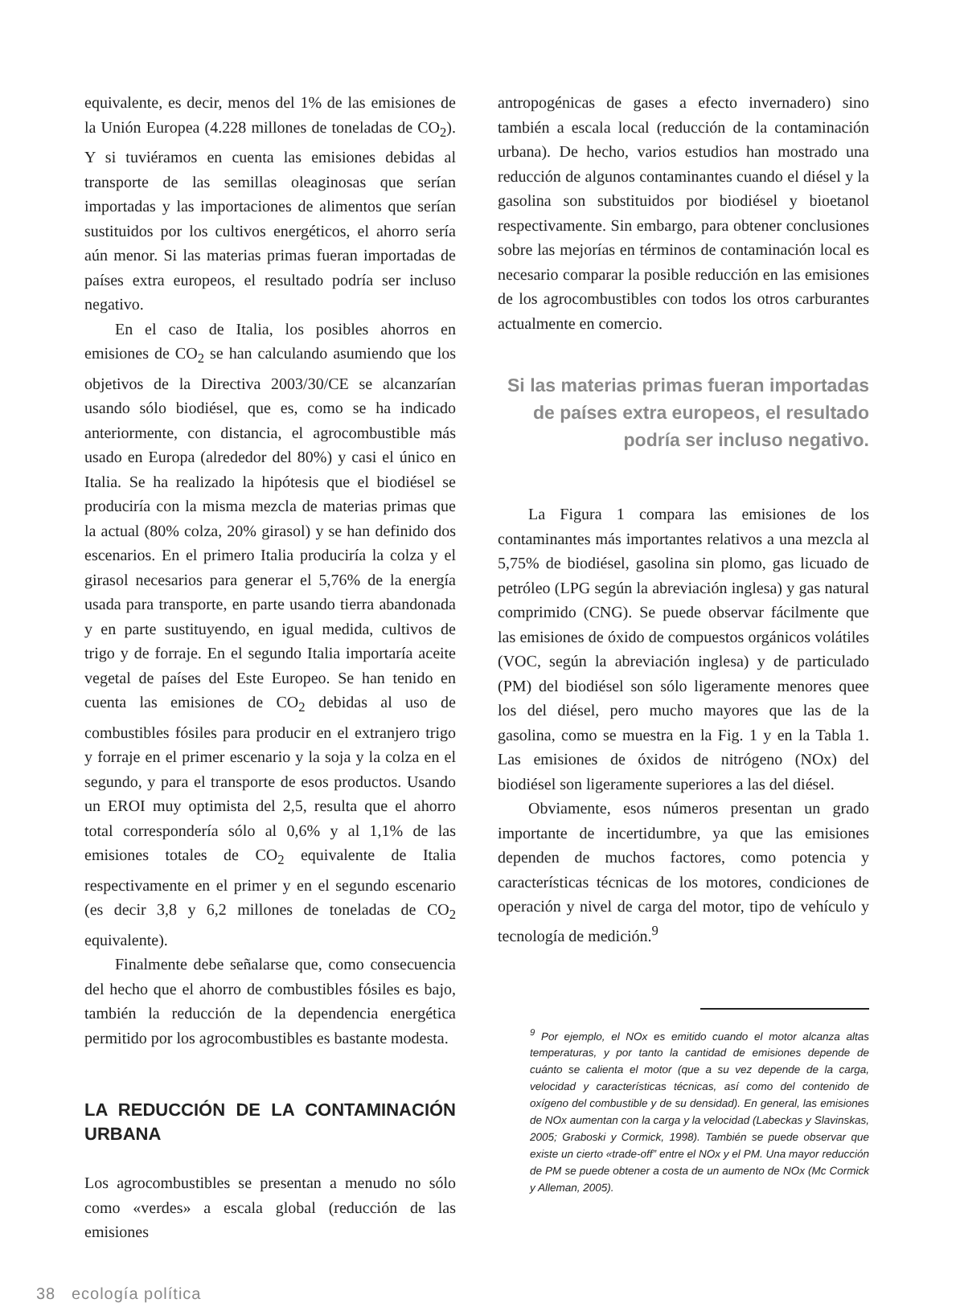equivalente, es decir, menos del 1% de las emisiones de la Unión Europea (4.228 millones de toneladas de CO<sub>2</sub>). Y si tuviéramos en cuenta las emisiones debidas al transporte de las semillas oleaginosas que serían importadas y las importaciones de alimentos que serían sustituidos por los cultivos energéticos, el ahorro sería aún menor. Si las materias primas fueran importadas de países extra europeos, el resultado podría ser incluso negativo.
En el caso de Italia, los posibles ahorros en emisiones de CO<sub>2</sub> se han calculando asumiendo que los objetivos de la Directiva 2003/30/CE se alcanzarían usando sólo biodiésel, que es, como se ha indicado anteriormente, con distancia, el agrocombustible más usado en Europa (alrededor del 80%) y casi el único en Italia. Se ha realizado la hipótesis que el biodiésel se produciría con la misma mezcla de materias primas que la actual (80% colza, 20% girasol) y se han definido dos escenarios. En el primero Italia produciría la colza y el girasol necesarios para generar el 5,76% de la energía usada para transporte, en parte usando tierra abandonada y en parte sustituyendo, en igual medida, cultivos de trigo y de forraje. En el segundo Italia importaría aceite vegetal de países del Este Europeo. Se han tenido en cuenta las emisiones de CO<sub>2</sub> debidas al uso de combustibles fósiles para producir en el extranjero trigo y forraje en el primer escenario y la soja y la colza en el segundo, y para el transporte de esos productos. Usando un EROI muy optimista del 2,5, resulta que el ahorro total correspondería sólo al 0,6% y al 1,1% de las emisiones totales de CO<sub>2</sub> equivalente de Italia respectivamente en el primer y en el segundo escenario (es decir 3,8 y 6,2 millones de toneladas de CO<sub>2</sub> equivalente).
Finalmente debe señalarse que, como consecuencia del hecho que el ahorro de combustibles fósiles es bajo, también la reducción de la dependencia energética permitido por los agrocombustibles es bastante modesta.
LA REDUCCIÓN DE LA CONTAMINACIÓN URBANA
Los agrocombustibles se presentan a menudo no sólo como «verdes» a escala global (reducción de las emisiones
antropogénicas de gases a efecto invernadero) sino también a escala local (reducción de la contaminación urbana). De hecho, varios estudios han mostrado una reducción de algunos contaminantes cuando el diésel y la gasolina son substituidos por biodiésel y bioetanol respectivamente. Sin embargo, para obtener conclusiones sobre las mejorías en términos de contaminación local es necesario comparar la posible reducción en las emisiones de los agrocombustibles con todos los otros carburantes actualmente en comercio.
Si las materias primas fueran importadas de países extra europeos, el resultado podría ser incluso negativo.
La Figura 1 compara las emisiones de los contaminantes más importantes relativos a una mezcla al 5,75% de biodiésel, gasolina sin plomo, gas licuado de petróleo (LPG según la abreviación inglesa) y gas natural comprimido (CNG). Se puede observar fácilmente que las emisiones de óxido de compuestos orgánicos volátiles (VOC, según la abreviación inglesa) y de particulado (PM) del biodiésel son sólo ligeramente menores quee los del diésel, pero mucho mayores que las de la gasolina, como se muestra en la Fig. 1 y en la Tabla 1. Las emisiones de óxidos de nitrógeno (NOx) del biodiésel son ligeramente superiores a las del diésel.
Obviamente, esos números presentan un grado importante de incertidumbre, ya que las emisiones dependen de muchos factores, como potencia y características técnicas de los motores, condiciones de operación y nivel de carga del motor, tipo de vehículo y tecnología de medición.<sup>9</sup>
<sup>9</sup> Por ejemplo, el NOx es emitido cuando el motor alcanza altas temperaturas, y por tanto la cantidad de emisiones depende de cuánto se calienta el motor (que a su vez depende de la carga, velocidad y características técnicas, así como del contenido de oxígeno del combustible y de su densidad). En general, las emisiones de NOx aumentan con la carga y la velocidad (Labeckas y Slavinskas, 2005; Graboski y Cormick, 1998). También se puede observar que existe un cierto «trade-off” entre el NOx y el PM. Una mayor reducción de PM se puede obtener a costa de un aumento de NOx (Mc Cormick y Alleman, 2005).
38 ecología política